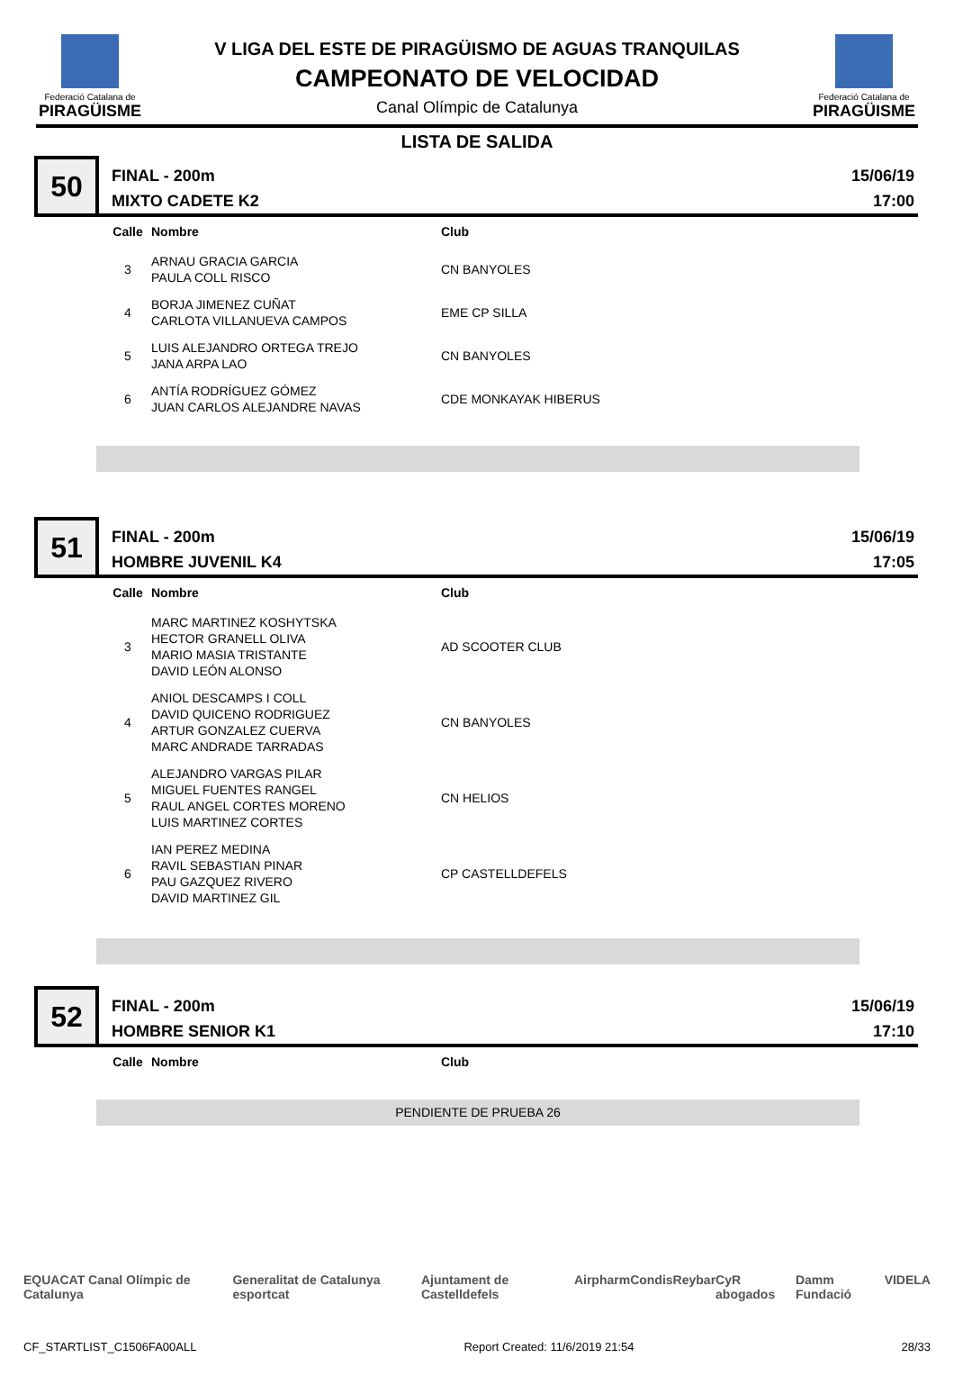Federació Catalana de
PIRAGÜISME
V LIGA DEL ESTE DE PIRAGÜISMO DE AGUAS TRANQUILAS
CAMPEONATO DE VELOCIDAD
Canal Olímpic de Catalunya
Federació Catalana de
PIRAGÜISME
LISTA DE SALIDA
50
FINAL - 200m
MIXTO CADETE K2
15/06/19
17:00
| Calle | Nombre | Club |
| --- | --- | --- |
| 3 | ARNAU GRACIA GARCIA PAULA COLL RISCO | CN BANYOLES |
| 4 | BORJA JIMENEZ CUÑAT CARLOTA VILLANUEVA CAMPOS | EME CP SILLA |
| 5 | LUIS ALEJANDRO ORTEGA TREJO JANA ARPA LAO | CN BANYOLES |
| 6 | ANTÍA RODRÍGUEZ GÓMEZ JUAN CARLOS ALEJANDRE NAVAS | CDE MONKAYAK HIBERUS |
51
FINAL - 200m
HOMBRE JUVENIL K4
15/06/19
17:05
| Calle | Nombre | Club |
| --- | --- | --- |
| 3 | MARC MARTINEZ KOSHYTSKA HECTOR GRANELL OLIVA MARIO MASIA TRISTANTE DAVID LEÓN ALONSO | AD SCOOTER CLUB |
| 4 | ANIOL DESCAMPS I COLL DAVID QUICENO RODRIGUEZ ARTUR GONZALEZ CUERVA MARC ANDRADE TARRADAS | CN BANYOLES |
| 5 | ALEJANDRO VARGAS PILAR MIGUEL FUENTES RANGEL RAUL ANGEL CORTES MORENO LUIS MARTINEZ CORTES | CN HELIOS |
| 6 | IAN PEREZ MEDINA RAVIL SEBASTIAN PINAR PAU GAZQUEZ RIVERO DAVID MARTINEZ GIL | CP CASTELLDEFELS |
52
FINAL - 200m
HOMBRE SENIOR K1
15/06/19
17:10
| Calle | Nombre | Club |
| --- | --- | --- |
PENDIENTE DE PRUEBA 26
EQUACAT Canal Olímpic de Catalunya Generalitat de Catalunya esportcat Ajuntament de Castelldefels Airpharm Condis Reybar CyR abogados Damm Fundació VIDELA
CF_STARTLIST_C1506FA00ALL Report Created: 11/6/2019 21:54 28/33